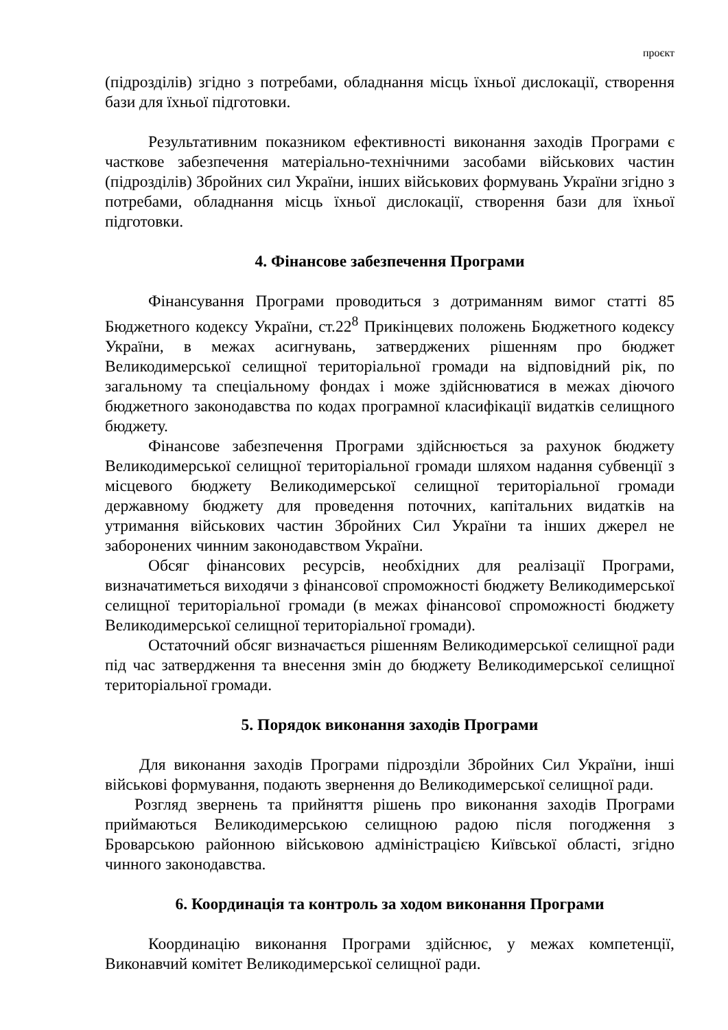проєкт
(підрозділів) згідно з потребами, обладнання місць їхньої дислокації, створення бази для їхньої підготовки.
Результативним показником ефективності виконання заходів Програми є часткове забезпечення матеріально-технічними засобами військових частин (підрозділів) Збройних сил України, інших військових формувань України згідно з потребами, обладнання місць їхньої дислокації, створення бази для їхньої підготовки.
4. Фінансове забезпечення Програми
Фінансування Програми проводиться з дотриманням вимог статті 85 Бюджетного кодексу України, ст.22<sup>8</sup> Прикінцевих положень Бюджетного кодексу України, в межах асигнувань, затверджених рішенням про бюджет Великодимерської селищної територіальної громади на відповідний рік, по загальному та спеціальному фондах і може здійснюватися в межах діючого бюджетного законодавства по кодах програмної класифікації видатків селищного бюджету.
Фінансове забезпечення Програми здійснюється за рахунок бюджету Великодимерської селищної територіальної громади шляхом надання субвенції з місцевого бюджету Великодимерської селищної територіальної громади державному бюджету для проведення поточних, капітальних видатків на утримання військових частин Збройних Сил України та інших джерел не заборонених чинним законодавством України.
Обсяг фінансових ресурсів, необхідних для реалізації Програми, визначатиметься виходячи з фінансової спроможності бюджету Великодимерської селищної територіальної громади (в межах фінансової спроможності бюджету Великодимерської селищної територіальної громади).
Остаточний обсяг визначається рішенням Великодимерської селищної ради під час затвердження та внесення змін до бюджету Великодимерської селищної територіальної громади.
5. Порядок виконання заходів Програми
Для виконання заходів Програми підрозділи Збройних Сил України, інші військові формування, подають звернення до Великодимерської селищної ради.
Розгляд звернень та прийняття рішень про виконання заходів Програми приймаються Великодимерською селищною радою після погодження з Броварською районною військовою адміністрацією Київської області, згідно чинного законодавства.
6. Координація та контроль за ходом виконання Програми
Координацію виконання Програми здійснює, у межах компетенції, Виконавчий комітет Великодимерської селищної ради.